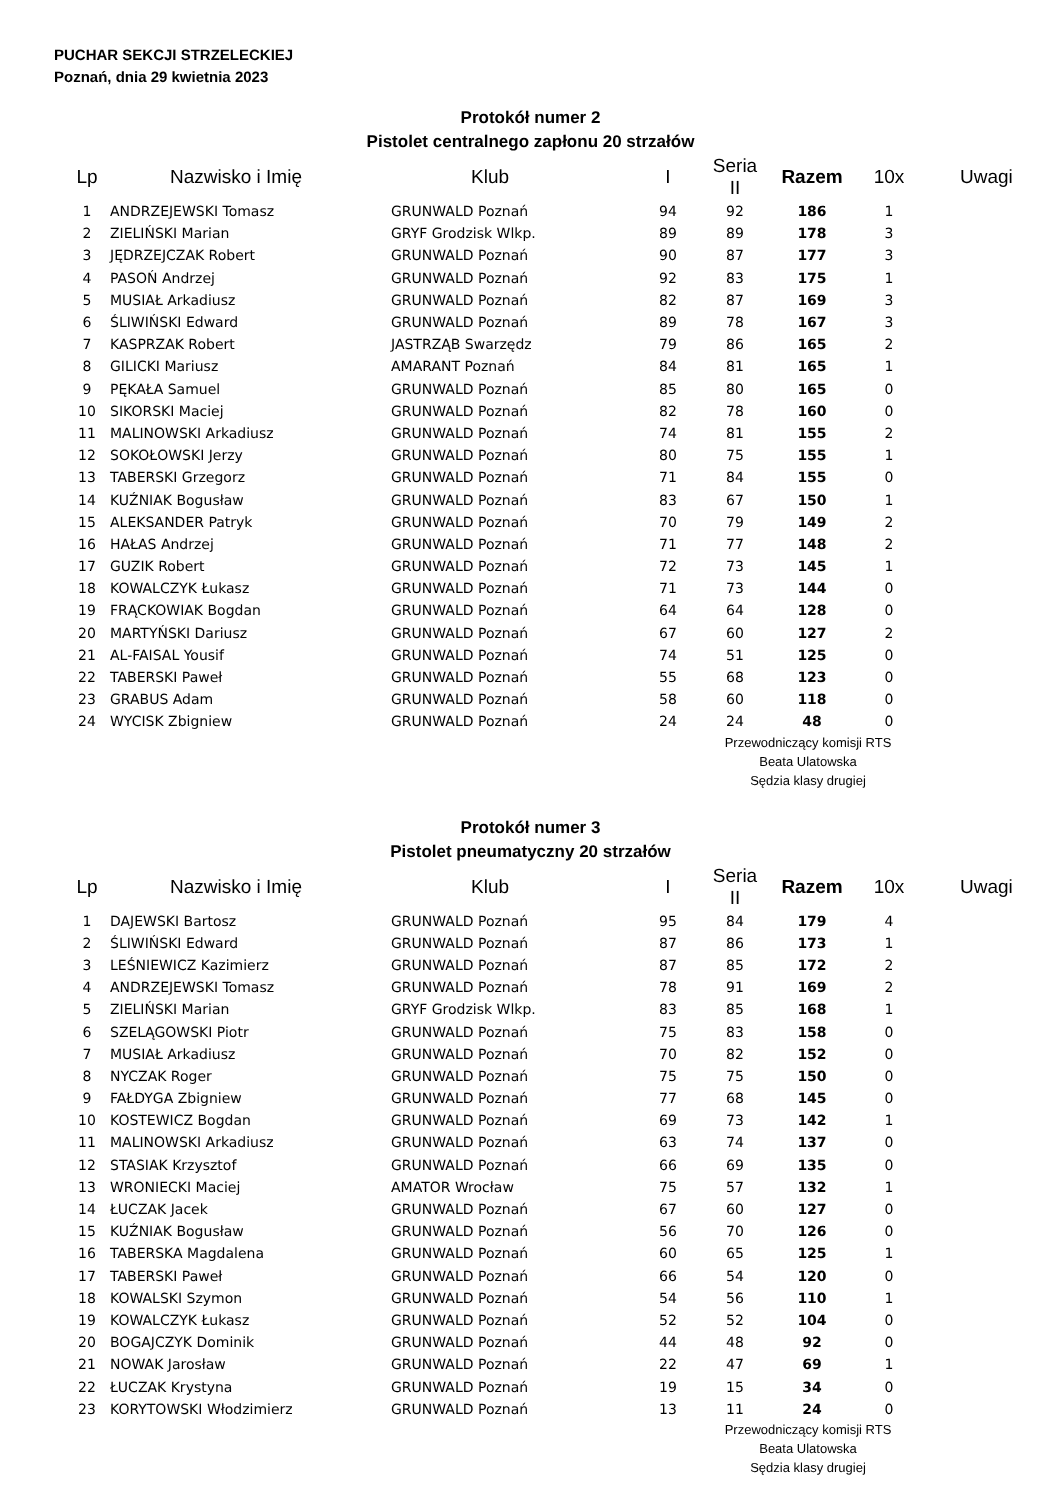PUCHAR SEKCJI STRZELECKIEJ
Poznań, dnia 29 kwietnia 2023
Protokół numer 2
Pistolet centralnego zapłonu 20 strzałów
| Lp | Nazwisko i Imię | Klub | I | Seria II | Razem | 10x | Uwagi |
| --- | --- | --- | --- | --- | --- | --- | --- |
| 1 | ANDRZEJEWSKI Tomasz | GRUNWALD Poznań | 94 | 92 | 186 | 1 | |
| 2 | ZIELIŃSKI Marian | GRYF Grodzisk Wlkp. | 89 | 89 | 178 | 3 | |
| 3 | JĘDRZEJCZAK Robert | GRUNWALD Poznań | 90 | 87 | 177 | 3 | |
| 4 | PASOŃ Andrzej | GRUNWALD Poznań | 92 | 83 | 175 | 1 | |
| 5 | MUSIAŁ Arkadiusz | GRUNWALD Poznań | 82 | 87 | 169 | 3 | |
| 6 | ŚLIWIŃSKI Edward | GRUNWALD Poznań | 89 | 78 | 167 | 3 | |
| 7 | KASPRZAK Robert | JASTRZĄB Swarzędz | 79 | 86 | 165 | 2 | |
| 8 | GILICKI Mariusz | AMARANT Poznań | 84 | 81 | 165 | 1 | |
| 9 | PĘKAŁA Samuel | GRUNWALD Poznań | 85 | 80 | 165 | 0 | |
| 10 | SIKORSKI Maciej | GRUNWALD Poznań | 82 | 78 | 160 | 0 | |
| 11 | MALINOWSKI Arkadiusz | GRUNWALD Poznań | 74 | 81 | 155 | 2 | |
| 12 | SOKOŁOWSKI Jerzy | GRUNWALD Poznań | 80 | 75 | 155 | 1 | |
| 13 | TABERSKI Grzegorz | GRUNWALD Poznań | 71 | 84 | 155 | 0 | |
| 14 | KUŹNIAK Bogusław | GRUNWALD Poznań | 83 | 67 | 150 | 1 | |
| 15 | ALEKSANDER Patryk | GRUNWALD Poznań | 70 | 79 | 149 | 2 | |
| 16 | HAŁAS Andrzej | GRUNWALD Poznań | 71 | 77 | 148 | 2 | |
| 17 | GUZIK Robert | GRUNWALD Poznań | 72 | 73 | 145 | 1 | |
| 18 | KOWALCZYK Łukasz | GRUNWALD Poznań | 71 | 73 | 144 | 0 | |
| 19 | FRĄCKOWIAK Bogdan | GRUNWALD Poznań | 64 | 64 | 128 | 0 | |
| 20 | MARTYŃSKI Dariusz | GRUNWALD Poznań | 67 | 60 | 127 | 2 | |
| 21 | AL-FAISAL Yousif | GRUNWALD Poznań | 74 | 51 | 125 | 0 | |
| 22 | TABERSKI Paweł | GRUNWALD Poznań | 55 | 68 | 123 | 0 | |
| 23 | GRABUS Adam | GRUNWALD Poznań | 58 | 60 | 118 | 0 | |
| 24 | WYCISK Zbigniew | GRUNWALD Poznań | 24 | 24 | 48 | 0 | |
Przewodniczący komisji RTS
Beata Ulatowska
Sędzia klasy drugiej
Protokół numer 3
Pistolet pneumatyczny 20 strzałów
| Lp | Nazwisko i Imię | Klub | I | Seria II | Razem | 10x | Uwagi |
| --- | --- | --- | --- | --- | --- | --- | --- |
| 1 | DAJEWSKI Bartosz | GRUNWALD Poznań | 95 | 84 | 179 | 4 | |
| 2 | ŚLIWIŃSKI Edward | GRUNWALD Poznań | 87 | 86 | 173 | 1 | |
| 3 | LEŚNIEWICZ Kazimierz | GRUNWALD Poznań | 87 | 85 | 172 | 2 | |
| 4 | ANDRZEJEWSKI Tomasz | GRUNWALD Poznań | 78 | 91 | 169 | 2 | |
| 5 | ZIELIŃSKI Marian | GRYF Grodzisk Wlkp. | 83 | 85 | 168 | 1 | |
| 6 | SZELĄGOWSKI Piotr | GRUNWALD Poznań | 75 | 83 | 158 | 0 | |
| 7 | MUSIAŁ Arkadiusz | GRUNWALD Poznań | 70 | 82 | 152 | 0 | |
| 8 | NYCZAK Roger | GRUNWALD Poznań | 75 | 75 | 150 | 0 | |
| 9 | FAŁDYGA Zbigniew | GRUNWALD Poznań | 77 | 68 | 145 | 0 | |
| 10 | KOSTEWICZ Bogdan | GRUNWALD Poznań | 69 | 73 | 142 | 1 | |
| 11 | MALINOWSKI Arkadiusz | GRUNWALD Poznań | 63 | 74 | 137 | 0 | |
| 12 | STASIAK Krzysztof | GRUNWALD Poznań | 66 | 69 | 135 | 0 | |
| 13 | WRONIECKI Maciej | AMATOR Wrocław | 75 | 57 | 132 | 1 | |
| 14 | ŁUCZAK Jacek | GRUNWALD Poznań | 67 | 60 | 127 | 0 | |
| 15 | KUŹNIAK Bogusław | GRUNWALD Poznań | 56 | 70 | 126 | 0 | |
| 16 | TABERSKA Magdalena | GRUNWALD Poznań | 60 | 65 | 125 | 1 | |
| 17 | TABERSKI Paweł | GRUNWALD Poznań | 66 | 54 | 120 | 0 | |
| 18 | KOWALSKI Szymon | GRUNWALD Poznań | 54 | 56 | 110 | 1 | |
| 19 | KOWALCZYK Łukasz | GRUNWALD Poznań | 52 | 52 | 104 | 0 | |
| 20 | BOGAJCZYK Dominik | GRUNWALD Poznań | 44 | 48 | 92 | 0 | |
| 21 | NOWAK Jarosław | GRUNWALD Poznań | 22 | 47 | 69 | 1 | |
| 22 | ŁUCZAK Krystyna | GRUNWALD Poznań | 19 | 15 | 34 | 0 | |
| 23 | KORYTOWSKI Włodzimierz | GRUNWALD Poznań | 13 | 11 | 24 | 0 | |
Przewodniczący komisji RTS
Beata Ulatowska
Sędzia klasy drugiej